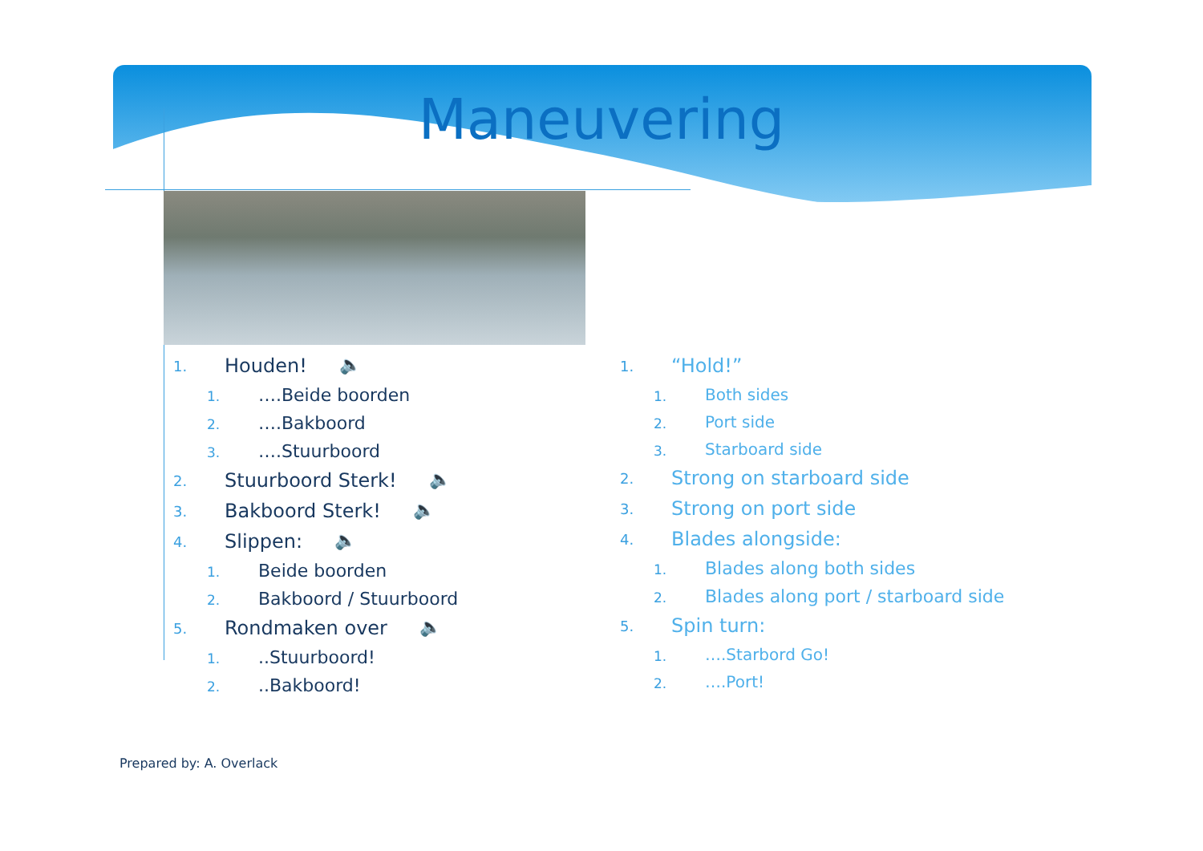Maneuvering
1. Houden! 🔈
1. ….Beide boorden
2. ….Bakboord
3. ….Stuurboord
2. Stuurboord Sterk! 🔈
3. Bakboord Sterk! 🔈
4. Slippen: 🔈
1. Beide boorden
2. Bakboord / Stuurboord
5. Rondmaken over 🔈
1...Stuurboord!
2...Bakboord!
1. “Hold!”
1. Both sides
2. Port side
3. Starboard side
2. Strong on starboard side
3. Strong on port side
4. Blades alongside:
1. Blades along both sides
2. Blades along port / starboard side
5. Spin turn:
1. ….Starbord Go!
2. ….Port!
Prepared by: A. Overlack